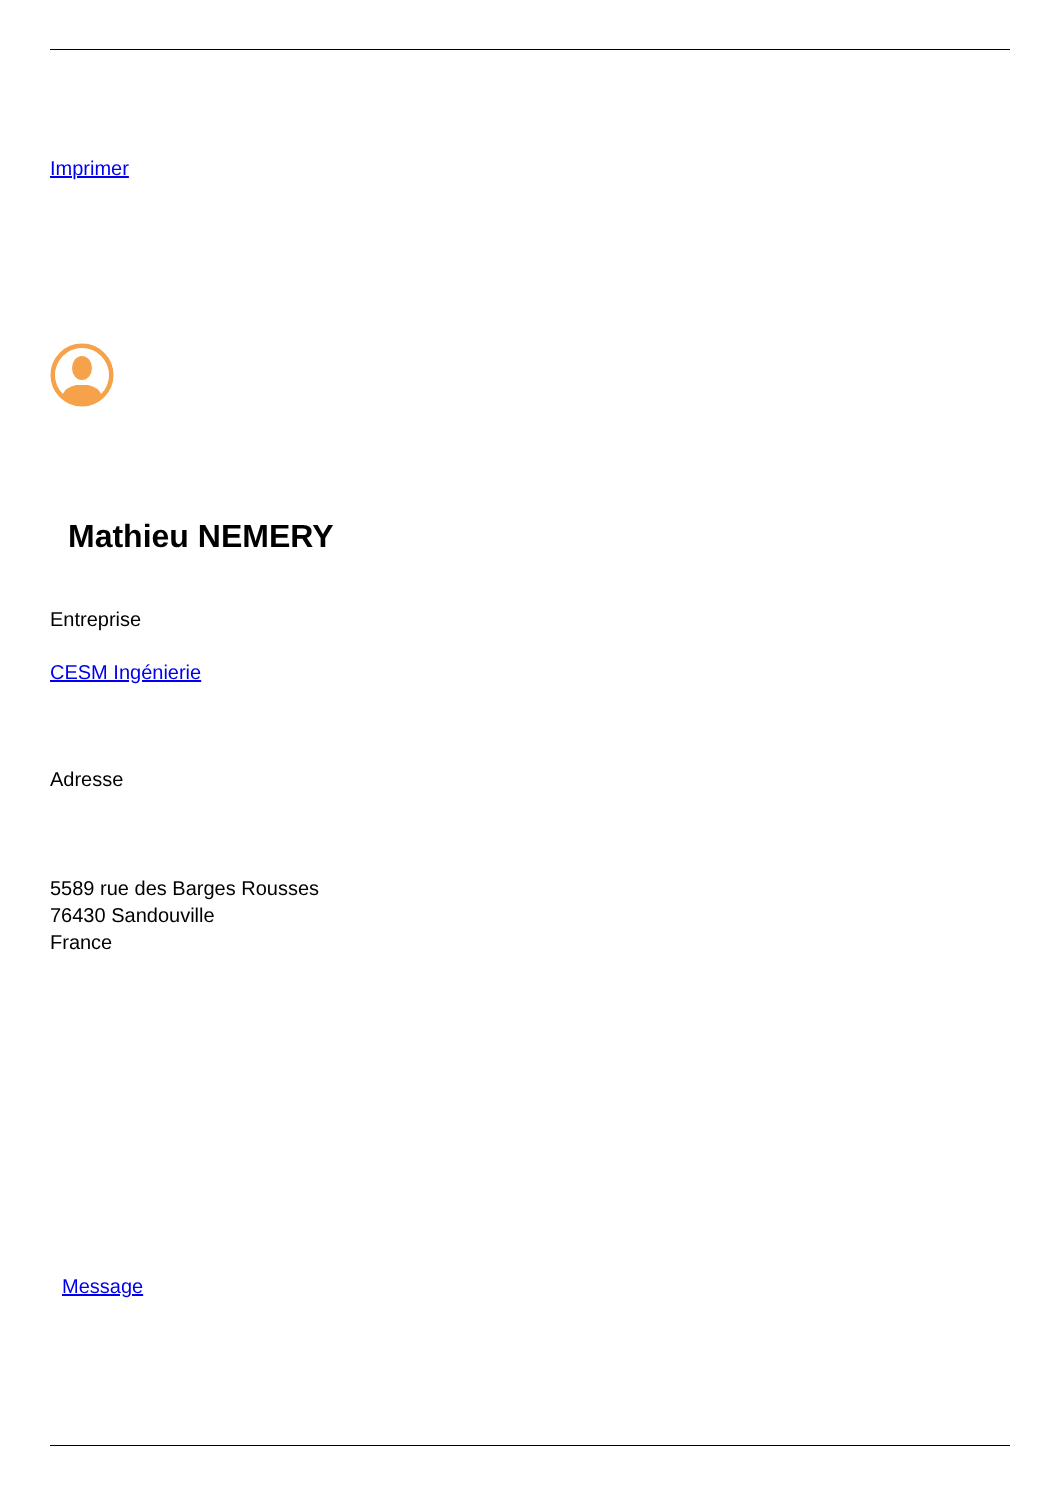Imprimer
Mathieu NEMERY
Entreprise
CESM Ingénierie
Adresse
5589 rue des Barges Rousses
76430 Sandouville
France
Message